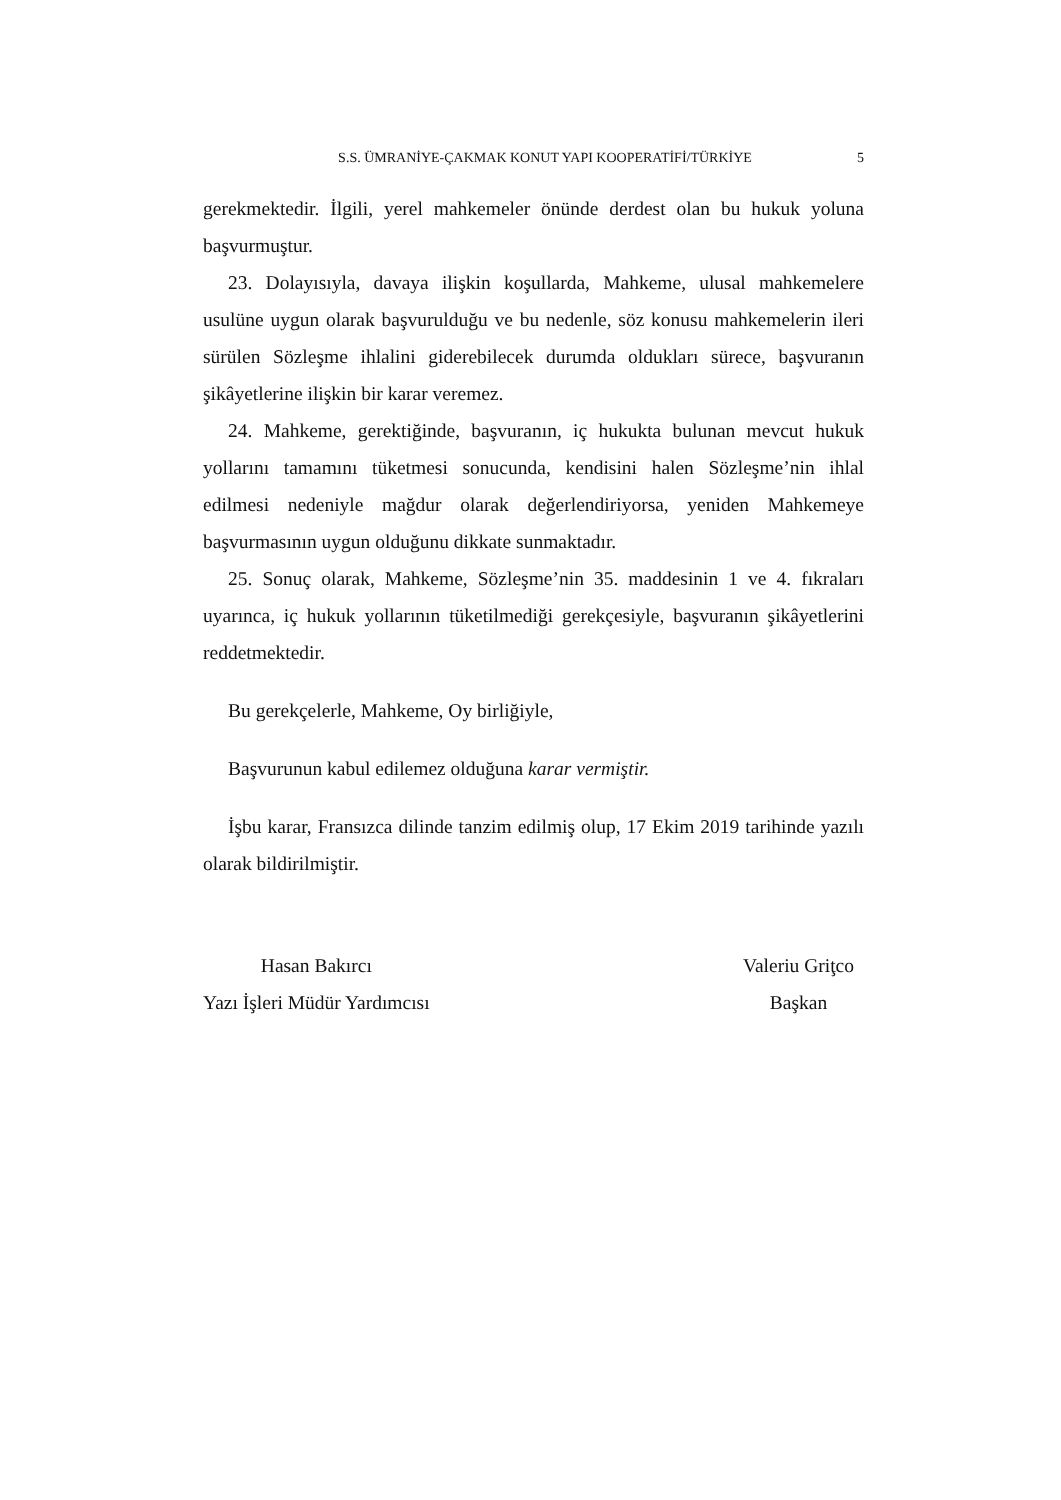S.S. ÜMRANİYE-ÇAKMAK KONUT YAPI KOOPERATİFİ/TÜRKİYE 5
gerekmektedir. İlgili, yerel mahkemeler önünde derdest olan bu hukuk yoluna başvurmuştur.
23. Dolayısıyla, davaya ilişkin koşullarda, Mahkeme, ulusal mahkemelere usulüne uygun olarak başvurulduğu ve bu nedenle, söz konusu mahkemelerin ileri sürülen Sözleşme ihlalini giderebilecek durumda oldukları sürece, başvuranın şikâyetlerine ilişkin bir karar veremez.
24. Mahkeme, gerektiğinde, başvuranın, iç hukukta bulunan mevcut hukuk yollarını tamamını tüketmesi sonucunda, kendisini halen Sözleşme’nin ihlal edilmesi nedeniyle mağdur olarak değerlendiriyorsa, yeniden Mahkemeye başvurmasının uygun olduğunu dikkate sunmaktadır.
25. Sonuç olarak, Mahkeme, Sözleşme’nin 35. maddesinin 1 ve 4. fıkraları uyarınca, iç hukuk yollarının tüketilmediği gerekçesiyle, başvuranın şikâyetlerini reddetmektedir.
Bu gerekçelerle, Mahkeme, Oy birliğiyle,
Başvurunun kabul edilemez olduğuna karar vermiştir.
İşbu karar, Fransızca dilinde tanzim edilmiş olup, 17 Ekim 2019 tarihinde yazılı olarak bildirilmiştir.
Hasan Bakırcı
Yazı İşleri Müdür Yardımcısı
Valeriu Griţco
Başkan